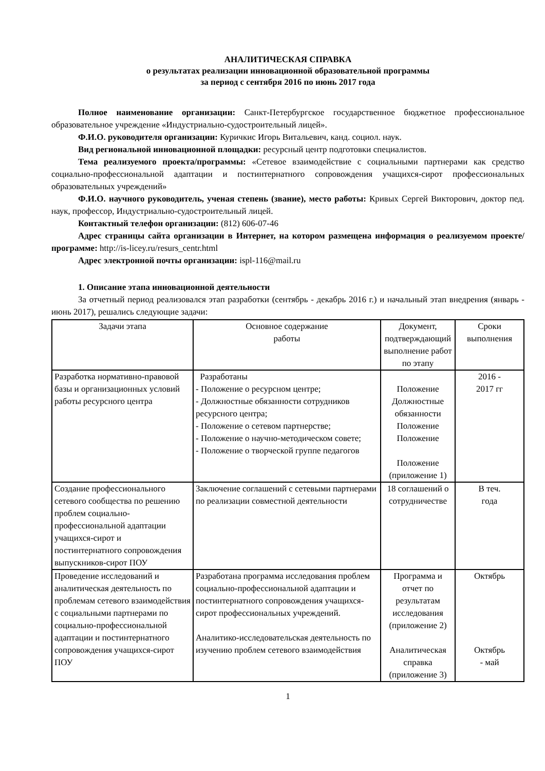АНАЛИТИЧЕСКАЯ СПРАВКА
о результатах реализации инновационной образовательной программы
за период с сентября 2016 по июнь 2017 года
Полное наименование организации: Санкт-Петербургское государственное бюджетное профессиональное образовательное учреждение «Индустриально-судостроительный лицей».
Ф.И.О. руководителя организации: Куричкис Игорь Витальевич, канд. социол. наук.
Вид региональной инновационной площадки: ресурсный центр подготовки специалистов.
Тема реализуемого проекта/программы: «Сетевое взаимодействие с социальными партнерами как средство социально-профессиональной адаптации и постинтернатного сопровождения учащихся-сирот профессиональных образовательных учреждений»
Ф.И.О. научного руководитель, ученая степень (звание), место работы: Кривых Сергей Викторович, доктор пед. наук, профессор, Индустриально-судостроительный лицей.
Контактный телефон организации: (812) 606-07-46
Адрес страницы сайта организации в Интернет, на котором размещена информация о реализуемом проекте/программе: http://is-licey.ru/resurs_centr.html
Адрес электронной почты организации: ispl-116@mail.ru
1. Описание этапа инновационной деятельности
За отчетный период реализовался этап разработки (сентябрь - декабрь 2016 г.) и начальный этап внедрения (январь - июнь 2017), решались следующие задачи:
| Задачи этапа | Основное содержание работы | Документ, подтверждающий выполнение работ по этапу | Сроки выполнения |
| Разработка нормативно-правовой базы и организационных условий работы ресурсного центра | Разработаны - Положение о ресурсном центре; - Должностные обязанности сотрудников ресурсного центра; - Положение о сетевом партнерстве; - Положение о научно-методическом совете; - Положение о творческой группе педагогов | Положение Должностные обязанности Положение Положение Положение (приложение 1) | 2016 - 2017 гг |
| Создание профессионального сетевого сообщества по решению проблем социально-профессиональной адаптации учащихся-сирот и постинтернатного сопровождения выпускников-сирот ПОУ | Заключение соглашений с сетевыми партнерами по реализации совместной деятельности | 18 соглашений о сотрудничестве | В теч. года |
| Проведение исследований и аналитическая деятельность по проблемам сетевого взаимодействия с социальными партнерами по социально-профессиональной адаптации и постинтернатного сопровождения учащихся-сирот ПОУ | Разработана программа исследования проблем социально-профессиональной адаптации и постинтернатного сопровождения учащихся-сирот профессиональных учреждений. Аналитико-исследовательская деятельность по изучению проблем сетевого взаимодействия | Программа и отчет по результатам исследования (приложение 2) Аналитическая справка (приложение 3) | Октябрь Октябрь - май |
1